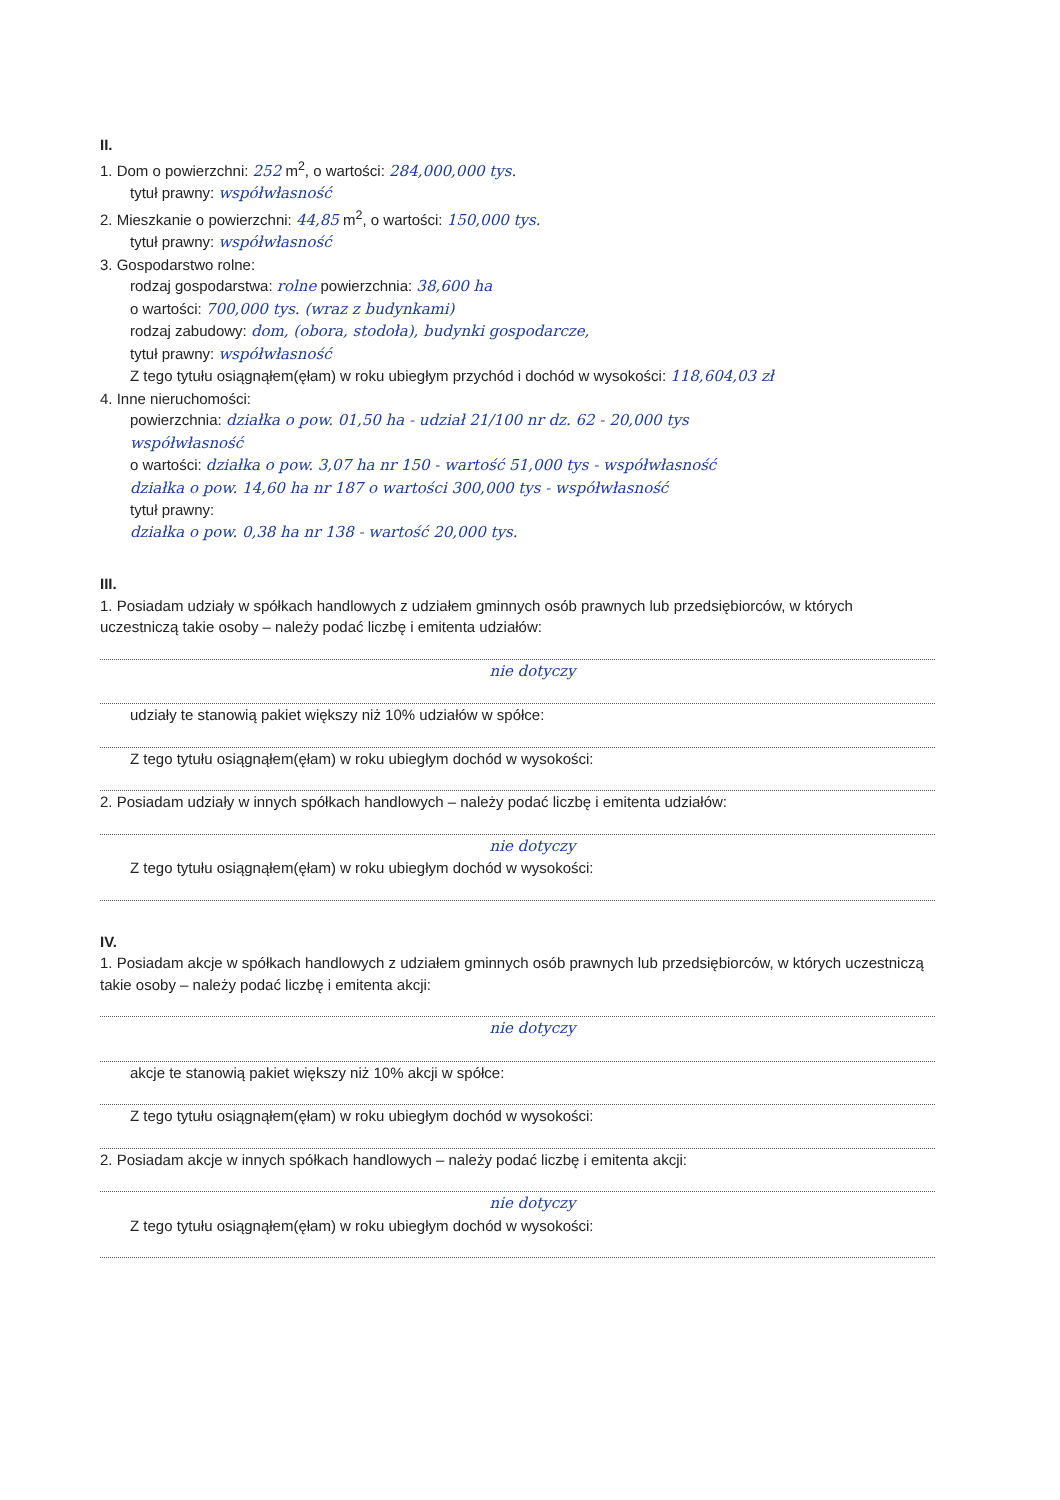II.
1. Dom o powierzchni: 252 m<sup>2</sup>, o wartości: 284,000,000 tys.
tytuł prawny: współwłasność
2. Mieszkanie o powierzchni: 44,85 m<sup>2</sup>, o wartości: 150,000 tys.
tytuł prawny: współwłasność
3. Gospodarstwo rolne:
rodzaj gospodarstwa: rolne powierzchnia: 38,600 ha
o wartości: 700,000 tys. (wraz z budynkami)
rodzaj zabudowy: dom, (obora, stodoła), budynki gospodarcze,
tytuł prawny: współwłasność
Z tego tytułu osiągnąłem(ęłam) w roku ubiegłym przychód i dochód w wysokości: 118,604,03 zł
4. Inne nieruchomości:
powierzchnia: działka o pow. 01,50 ha - udział 21/100 nr dz. 62 - 20,000 tys
współwłasność
o wartości: działka o pow. 3,07 ha nr 150 - wartość 51,000 tys - współwłasność
działka o pow. 14,60 ha nr 187 o wartości 300,000 tys - współwłasność
tytuł prawny:
działka o pow. 0,38 ha nr 138 - wartość 20,000 tys.
III.
1. Posiadam udziały w spółkach handlowych z udziałem gminnych osób prawnych lub przedsiębiorców, w których uczestniczą takie osoby – należy podać liczbę i emitenta udziałów:
nie dotyczy
udziały te stanowią pakiet większy niż 10% udziałów w spółce:
Z tego tytułu osiągnąłem(ęłam) w roku ubiegłym dochód w wysokości:
2. Posiadam udziały w innych spółkach handlowych – należy podać liczbę i emitenta udziałów:
nie dotyczy
Z tego tytułu osiągnąłem(ęłam) w roku ubiegłym dochód w wysokości:
IV.
1. Posiadam akcje w spółkach handlowych z udziałem gminnych osób prawnych lub przedsiębiorców, w których uczestniczą takie osoby – należy podać liczbę i emitenta akcji:
nie dotyczy
akcje te stanowią pakiet większy niż 10% akcji w spółce:
Z tego tytułu osiągnąłem(ęłam) w roku ubiegłym dochód w wysokości:
2. Posiadam akcje w innych spółkach handlowych – należy podać liczbę i emitenta akcji:
nie dotyczy
Z tego tytułu osiągnąłem(ęłam) w roku ubiegłym dochód w wysokości: